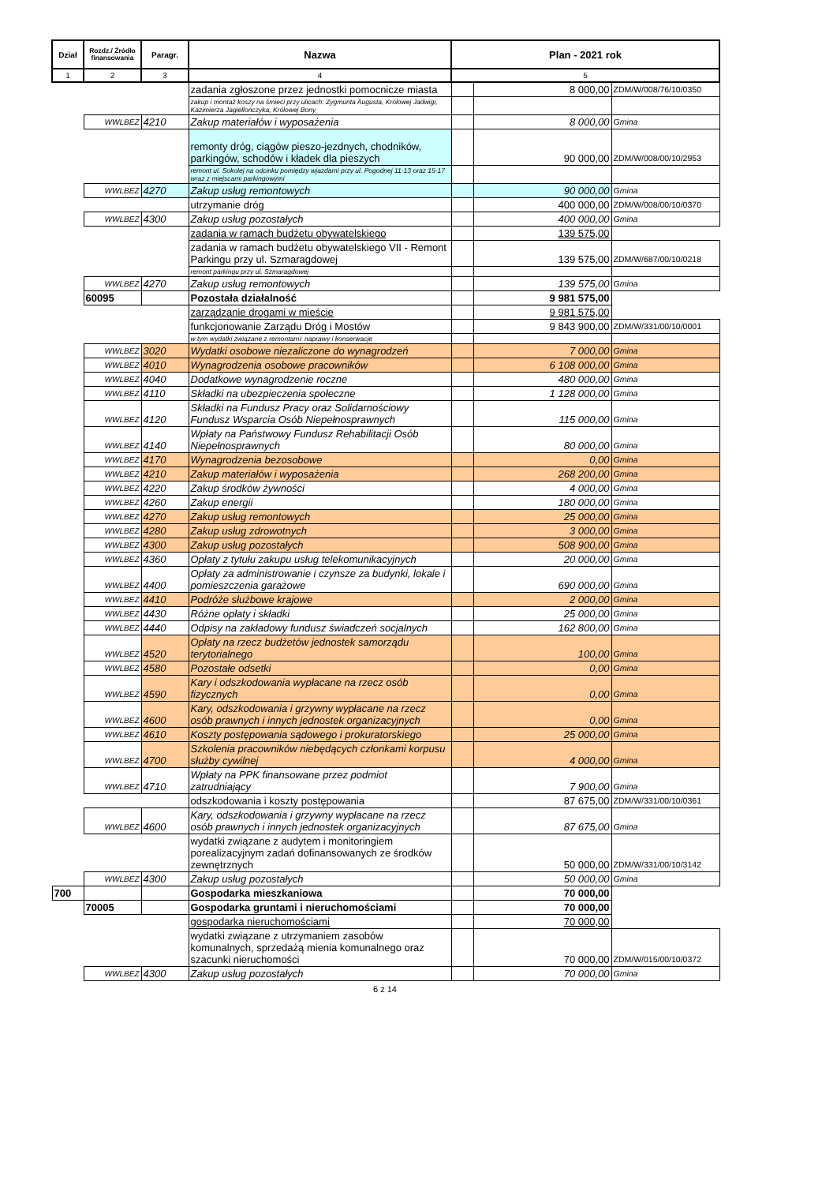| Dział | Rozdz./ Źródło finansowania | Paragr. | Nazwa | Plan - 2021 rok | | |
| --- | --- | --- | --- | --- | --- | --- |
| 1 | 2 | 3 | 4 | 5 | | |
| | | | zadania zgłoszone przez jednostki pomocnicze miasta | | 8 000,00 | ZDM/W/008/76/10/0350 |
| | | | zakup i montaż koszy na śmieci przy ulicach: Zygmunta Augusta, Królowej Jadwigi, Kazimierza Jagiellończyka, Królowej Bony | | | |
| | WWLBEZ | 4210 | Zakup materiałów i wyposażenia | | 8 000,00 | Gmina |
| | | | remonty dróg, ciągów pieszo-jezdnych, chodników, parkingów, schodów i kładek dla pieszych | | 90 000,00 | ZDM/W/008/00/10/2953 |
| | | | remont ul. Sokolej na odcinku pomiędzy wjazdami przy ul. Pogodnej 11-13 oraz 15-17 wraz z miejscami parkingowymi | | | |
| | WWLBEZ | 4270 | Zakup usług remontowych | | 90 000,00 | Gmina |
| | | | utrzymanie dróg | | 400 000,00 | ZDM/W/008/00/10/0370 |
| | WWLBEZ | 4300 | Zakup usług pozostałych | | 400 000,00 | Gmina |
| | | | zadania w ramach budżetu obywatelskiego | | 139 575,00 | |
| | | | zadania w ramach budżetu obywatelskiego VII - Remont Parkingu przy ul. Szmaragdowej | | 139 575,00 | ZDM/W/687/00/10/0218 |
| | | | remont parkingu przy ul. Szmaragdowej | | | |
| | WWLBEZ | 4270 | Zakup usług remontowych | | 139 575,00 | Gmina |
| | 60095 | | Pozostała działalność | | 9 981 575,00 | |
| | | | zarządzanie drogami w mieście | | 9 981 575,00 | |
| | | | funkcjonowanie Zarządu Dróg i Mostów | | 9 843 900,00 | ZDM/W/331/00/10/0001 |
| | | | w tym wydatki związane z remontami: naprawy i konserwacje | | | |
| | WWLBEZ | 3020 | Wydatki osobowe niezaliczone do wynagrodzeń | | 7 000,00 | Gmina |
| | WWLBEZ | 4010 | Wynagrodzenia osobowe pracowników | | 6 108 000,00 | Gmina |
| | WWLBEZ | 4040 | Dodatkowe wynagrodzenie roczne | | 480 000,00 | Gmina |
| | WWLBEZ | 4110 | Składki na ubezpieczenia społeczne | | 1 128 000,00 | Gmina |
| | WWLBEZ | 4120 | Składki na Fundusz Pracy oraz Solidarnościowy Fundusz Wsparcia Osób Niepełnosprawnych | | 115 000,00 | Gmina |
| | WWLBEZ | 4140 | Wpłaty na Państwowy Fundusz Rehabilitacji Osób Niepełnosprawnych | | 80 000,00 | Gmina |
| | WWLBEZ | 4170 | Wynagrodzenia bezosobowe | | 0,00 | Gmina |
| | WWLBEZ | 4210 | Zakup materiałów i wyposażenia | | 268 200,00 | Gmina |
| | WWLBEZ | 4220 | Zakup środków żywności | | 4 000,00 | Gmina |
| | WWLBEZ | 4260 | Zakup energii | | 180 000,00 | Gmina |
| | WWLBEZ | 4270 | Zakup usług remontowych | | 25 000,00 | Gmina |
| | WWLBEZ | 4280 | Zakup usług zdrowotnych | | 3 000,00 | Gmina |
| | WWLBEZ | 4300 | Zakup usług pozostałych | | 508 900,00 | Gmina |
| | WWLBEZ | 4360 | Opłaty z tytułu zakupu usług telekomunikacyjnych | | 20 000,00 | Gmina |
| | WWLBEZ | 4400 | Opłaty za administrowanie i czynsze za budynki, lokale i pomieszczenia garażowe | | 690 000,00 | Gmina |
| | WWLBEZ | 4410 | Podróże służbowe krajowe | | 2 000,00 | Gmina |
| | WWLBEZ | 4430 | Różne opłaty i składki | | 25 000,00 | Gmina |
| | WWLBEZ | 4440 | Odpisy na zakładowy fundusz świadczeń socjalnych | | 162 800,00 | Gmina |
| | WWLBEZ | 4520 | Opłaty na rzecz budżetów jednostek samorządu terytorialnego | | 100,00 | Gmina |
| | WWLBEZ | 4580 | Pozostałe odsetki | | 0,00 | Gmina |
| | WWLBEZ | 4590 | Kary i odszkodowania wypłacane na rzecz osób fizycznych | | 0,00 | Gmina |
| | WWLBEZ | 4600 | Kary, odszkodowania i grzywny wypłacane na rzecz osób prawnych i innych jednostek organizacyjnych | | 0,00 | Gmina |
| | WWLBEZ | 4610 | Koszty postępowania sądowego i prokuratorskiego | | 25 000,00 | Gmina |
| | WWLBEZ | 4700 | Szkolenia pracowników niebędących członkami korpusu służby cywilnej | | 4 000,00 | Gmina |
| | WWLBEZ | 4710 | Wpłaty na PPK finansowane przez podmiot zatrudniający | | 7 900,00 | Gmina |
| | | | odszkodowania i koszty postępowania | | 87 675,00 | ZDM/W/331/00/10/0361 |
| | WWLBEZ | 4600 | Kary, odszkodowania i grzywny wypłacane na rzecz osób prawnych i innych jednostek organizacyjnych | | 87 675,00 | Gmina |
| | | | wydatki związane z audytem i monitoringiem porealizacyjnym zadań dofinansowanych ze środków zewnętrznych | | 50 000,00 | ZDM/W/331/00/10/3142 |
| | WWLBEZ | 4300 | Zakup usług pozostałych | | 50 000,00 | Gmina |
| 700 | | | Gospodarka mieszkaniowa | | 70 000,00 | |
| | 70005 | | Gospodarka gruntami i nieruchomościami | | 70 000,00 | |
| | | | gospodarka nieruchomościami | | 70 000,00 | |
| | | | wydatki związane z utrzymaniem zasobów komunalnych, sprzedażą mienia komunalnego oraz szacunki nieruchomości | | 70 000,00 | ZDM/W/015/00/10/0372 |
| | WWLBEZ | 4300 | Zakup usług pozostałych | | 70 000,00 | Gmina |
6 z 14